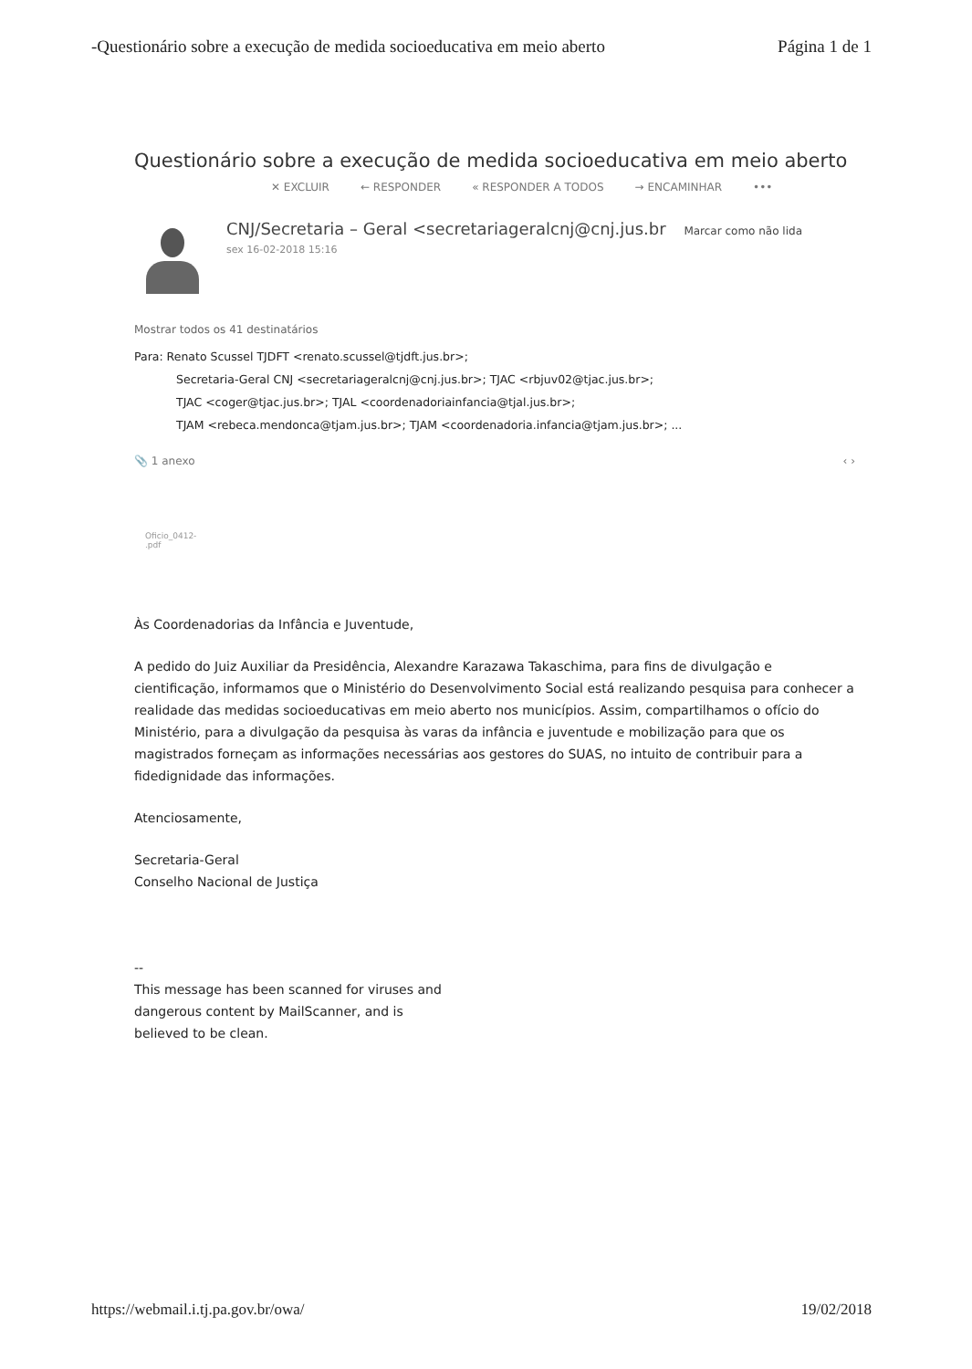-Questionário sobre a execução de medida socioeducativa em meio aberto Página 1 de 1
Questionário sobre a execução de medida socioeducativa em meio aberto
✕ EXCLUIR ← RESPONDER « RESPONDER A TODOS → ENCAMINHAR •••
CNJ/Secretaria – Geral <secretariageralcnj@cnj.jus.br Marcar como não lida
sex 16-02-2018 15:16
Mostrar todos os 41 destinatários
Para: Renato Scussel TJDFT <renato.scussel@tjdft.jus.br>;
Secretaria-Geral CNJ <secretariageralcnj@cnj.jus.br>; TJAC <rbjuv02@tjac.jus.br>;
TJAC <coger@tjac.jus.br>; TJAL <coordenadoriainfancia@tjal.jus.br>;
TJAM <rebeca.mendonca@tjam.jus.br>; TJAM <coordenadoria.infancia@tjam.jus.br>; ...
📎 1 anexo ‹ ›
Oficio_0412-
.pdf
Às Coordenadorias da Infância e Juventude,
A pedido do Juiz Auxiliar da Presidência, Alexandre Karazawa Takaschima, para fins de divulgação e cientificação, informamos que o Ministério do Desenvolvimento Social está realizando pesquisa para conhecer a realidade das medidas socioeducativas em meio aberto nos municípios. Assim, compartilhamos o ofício do Ministério, para a divulgação da pesquisa às varas da infância e juventude e mobilização para que os magistrados forneçam as informações necessárias aos gestores do SUAS, no intuito de contribuir para a fidedignidade das informações.
Atenciosamente,
Secretaria-Geral
Conselho Nacional de Justiça
--
This message has been scanned for viruses and
dangerous content by MailScanner, and is
believed to be clean.
https://webmail.i.tj.pa.gov.br/owa/ 19/02/2018